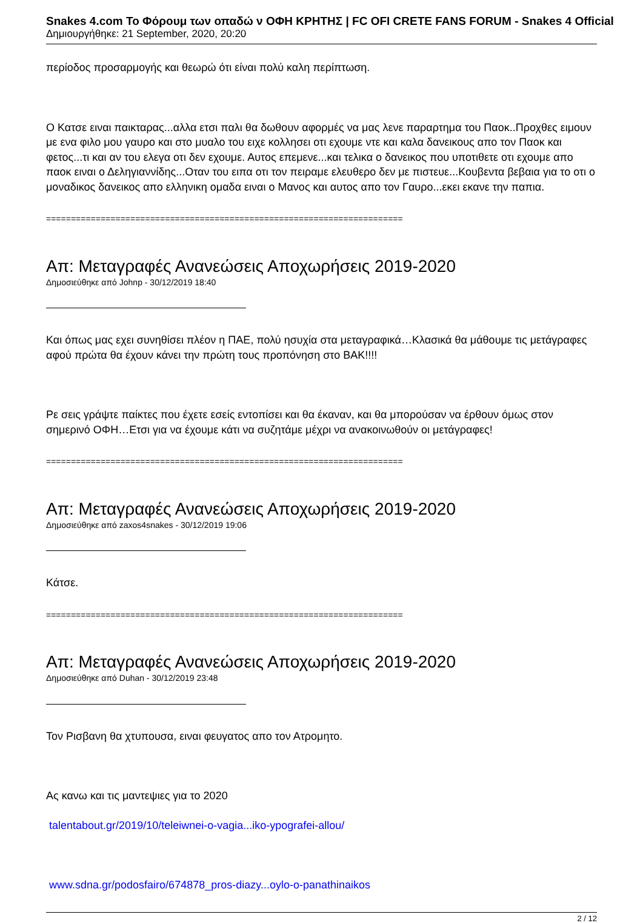Snakes 4.com Το Φόρουμ των οπαδώ ν ΟΦΗ ΚΡΗΤΗΣ | FC OFI CRETE FANS FORUM - Snakes 4 Official
Δημιουργήθηκε: 21 September, 2020, 20:20
περίοδος προσαρμογής και θεωρώ ότι είναι πολύ καλη περίπτωση.
Ο Κατσε ειναι παικταρας...αλλα ετσι παλι θα δωθουν αφορμές να μας λενε παραρτημα του Παοκ..Προχθες ειμουν με ενα φιλο μου γαυρο και στο μυαλο του ειχε κολλησει οτι εχουμε ντε και καλα δανεικους απο τον Παοκ και φετος...τι και αν του ελεγα οτι δεν εχουμε. Αυτος επεμενε...και τελικα ο δανεικος που υποτιθετε οτι εχουμε απο παοκ ειναι ο Δεληγιαννίδης...Οταν του ειπα οτι τον πειραμε ελευθερο δεν με πιστευε...Κουβεντα βεβαια για το οτι ο μοναδικος δανεικος απο ελληνικη ομαδα ειναι ο Μανος και αυτος απο τον Γαυρο...εκει εκανε την παπια.
========================================================================
Απ: Μεταγραφές Ανανεώσεις Αποχωρήσεις 2019-2020
Δημοσιεύθηκε από Johnp - 30/12/2019 18:40
Και όπως μας εχει συνηθίσει πλέον η ΠΑΕ, πολύ ησυχία στα μεταγραφικά…Κλασικά θα μάθουμε τις μετάγραφες αφού πρώτα θα έχουν κάνει την πρώτη τους προπόνηση στο ΒΑΚ!!!!
Ρε σεις γράψτε παίκτες που έχετε εσείς εντοπίσει και θα έκαναν, και θα μπορούσαν να έρθουν όμως στον σημερινό ΟΦΗ…Ετσι για να έχουμε κάτι να συζητάμε μέχρι να ανακοινωθούν οι μετάγραφες!
========================================================================
Απ: Μεταγραφές Ανανεώσεις Αποχωρήσεις 2019-2020
Δημοσιεύθηκε από zaxos4snakes - 30/12/2019 19:06
Κάτσε.
========================================================================
Απ: Μεταγραφές Ανανεώσεις Αποχωρήσεις 2019-2020
Δημοσιεύθηκε από Duhan - 30/12/2019 23:48
Τον Ρισβανη θα χτυπουσα, ειναι φευγατος απο τον Ατρομητο.
Ας κανω και τις μαντεψιες για το 2020
talentabout.gr/2019/10/teleiwnei-o-vagia...iko-ypografei-allou/
www.sdna.gr/podosfairo/674878_pros-diazy...oylo-o-panathinaikos
2 / 12